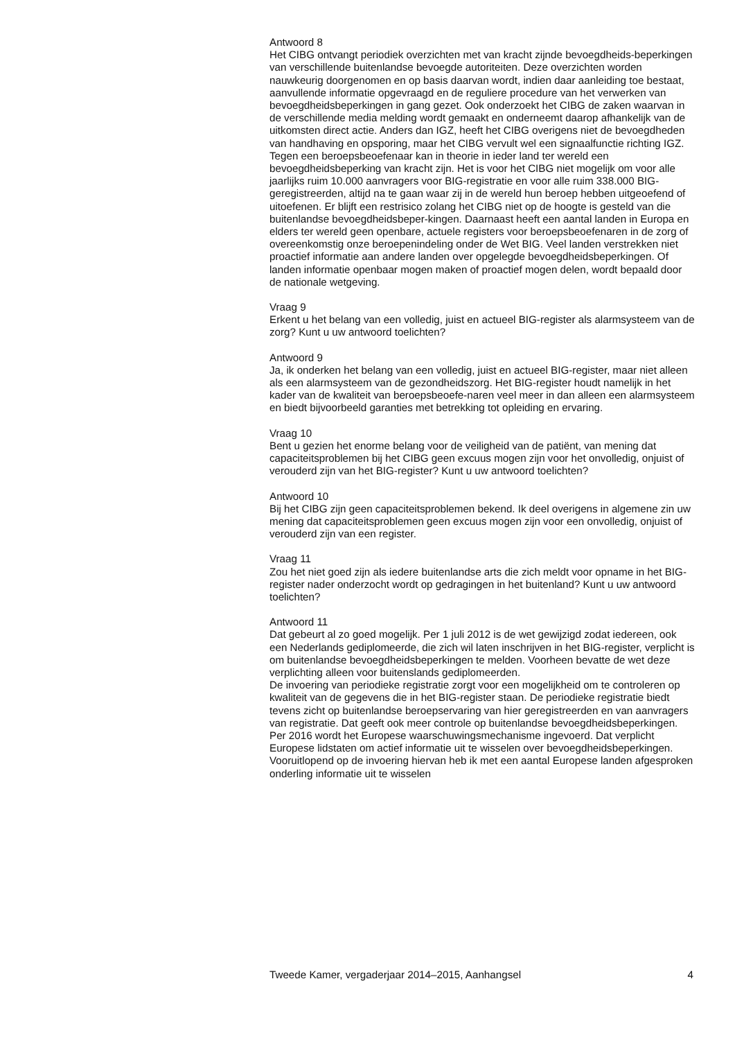Antwoord 8
Het CIBG ontvangt periodiek overzichten met van kracht zijnde bevoegdheids-beperkingen van verschillende buitenlandse bevoegde autoriteiten. Deze overzichten worden nauwkeurig doorgenomen en op basis daarvan wordt, indien daar aanleiding toe bestaat, aanvullende informatie opgevraagd en de reguliere procedure van het verwerken van bevoegdheidsbeperkingen in gang gezet. Ook onderzoekt het CIBG de zaken waarvan in de verschillende media melding wordt gemaakt en onderneemt daarop afhankelijk van de uitkomsten direct actie. Anders dan IGZ, heeft het CIBG overigens niet de bevoegdheden van handhaving en opsporing, maar het CIBG vervult wel een signaalfunctie richting IGZ.
Tegen een beroepsbeoefenaar kan in theorie in ieder land ter wereld een bevoegdheidsbeperking van kracht zijn. Het is voor het CIBG niet mogelijk om voor alle jaarlijks ruim 10.000 aanvragers voor BIG-registratie en voor alle ruim 338.000 BIG-geregistreerden, altijd na te gaan waar zij in de wereld hun beroep hebben uitgeoefend of uitoefenen. Er blijft een restrisico zolang het CIBG niet op de hoogte is gesteld van die buitenlandse bevoegdheidsbeper-kingen. Daarnaast heeft een aantal landen in Europa en elders ter wereld geen openbare, actuele registers voor beroepsbeoefenaren in de zorg of overeenkomstig onze beroepenindeling onder de Wet BIG. Veel landen verstrekken niet proactief informatie aan andere landen over opgelegde bevoegdheidsbeperkingen. Of landen informatie openbaar mogen maken of proactief mogen delen, wordt bepaald door de nationale wetgeving.
Vraag 9
Erkent u het belang van een volledig, juist en actueel BIG-register als alarmsysteem van de zorg? Kunt u uw antwoord toelichten?
Antwoord 9
Ja, ik onderken het belang van een volledig, juist en actueel BIG-register, maar niet alleen als een alarmsysteem van de gezondheidszorg. Het BIG-register houdt namelijk in het kader van de kwaliteit van beroepsbeoefe-naren veel meer in dan alleen een alarmsysteem en biedt bijvoorbeeld garanties met betrekking tot opleiding en ervaring.
Vraag 10
Bent u gezien het enorme belang voor de veiligheid van de patiënt, van mening dat capaciteitsproblemen bij het CIBG geen excuus mogen zijn voor het onvolledig, onjuist of verouderd zijn van het BIG-register? Kunt u uw antwoord toelichten?
Antwoord 10
Bij het CIBG zijn geen capaciteitsproblemen bekend. Ik deel overigens in algemene zin uw mening dat capaciteitsproblemen geen excuus mogen zijn voor een onvolledig, onjuist of verouderd zijn van een register.
Vraag 11
Zou het niet goed zijn als iedere buitenlandse arts die zich meldt voor opname in het BIG-register nader onderzocht wordt op gedragingen in het buitenland? Kunt u uw antwoord toelichten?
Antwoord 11
Dat gebeurt al zo goed mogelijk. Per 1 juli 2012 is de wet gewijzigd zodat iedereen, ook een Nederlands gediplomeerde, die zich wil laten inschrijven in het BIG-register, verplicht is om buitenlandse bevoegdheidsbeperkingen te melden. Voorheen bevatte de wet deze verplichting alleen voor buitenslands gediplomeerden.
De invoering van periodieke registratie zorgt voor een mogelijkheid om te controleren op kwaliteit van de gegevens die in het BIG-register staan. De periodieke registratie biedt tevens zicht op buitenlandse beroepservaring van hier geregistreerden en van aanvragers van registratie. Dat geeft ook meer controle op buitenlandse bevoegdheidsbeperkingen.
Per 2016 wordt het Europese waarschuwingsmechanisme ingevoerd. Dat verplicht Europese lidstaten om actief informatie uit te wisselen over bevoegdheidsbeperkingen. Vooruitlopend op de invoering hiervan heb ik met een aantal Europese landen afgesproken onderling informatie uit te wisselen
Tweede Kamer, vergaderjaar 2014–2015, Aanhangsel 4